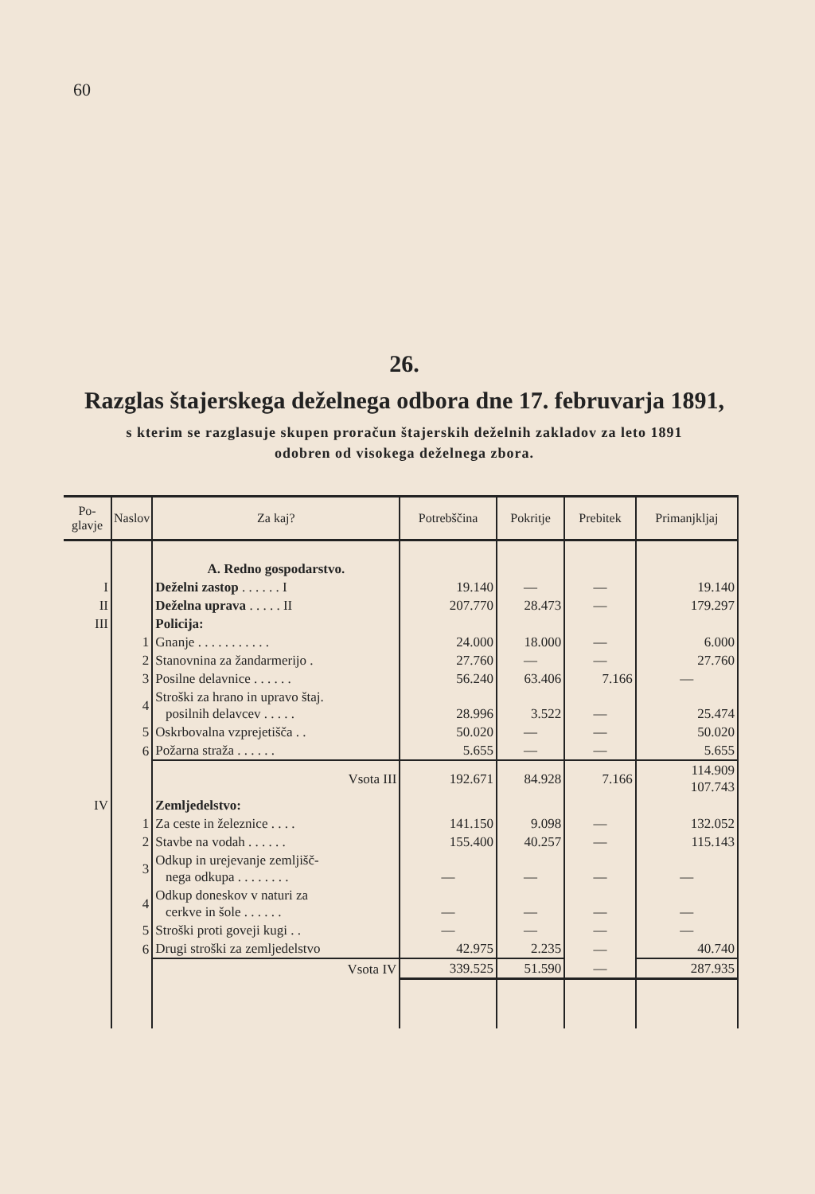60
26.
Razglas štajerskega deželnega odbora dne 17. februvarja 1891,
s kterim se razglasuje skupen proračun štajerskih deželnih zakladov za leto 1891
odobren od visokega deželnega zbora.
| Po- glavje | Naslov | Za kaj? | Potrebščina | Pokritje | Prebitek | Primanjkljaj |
| --- | --- | --- | --- | --- | --- | --- |
| | | A. Redno gospodarstvo. | | | | |
| I | | Deželni zastop . . . . . . I | 19.140 | — | — | 19.140 |
| II | | Deželna uprava . . . . . II | 207.770 | 28.473 | — | 179.297 |
| III | | Policija: | | | | |
| | 1 | Gnanje . . . . . . . . . . . | 24.000 | 18.000 | — | 6.000 |
| | 2 | Stanovnina za žandarmerijo . | 27.760 | — | — | 27.760 |
| | 3 | Posilne delavnice . . . . . . | 56.240 | 63.406 | 7.166 | — |
| | 4 | Stroški za hrano in upravo štaj. posilnih delavcev . . . . . | 28.996 | 3.522 | — | 25.474 |
| | 5 | Oskrbovalna vzprejetišča . . | 50.020 | — | — | 50.020 |
| | 6 | Požarna straža . . . . . . | 5.655 | — | — | 5.655 |
| | | Vsota III | 192.671 | 84.928 | 7.166 | 114.909 107.743 |
| IV | | Zemljedelstvo: | | | | |
| | 1 | Za ceste in železnice . . . . | 141.150 | 9.098 | — | 132.052 |
| | 2 | Stavbe na vodah . . . . . . | 155.400 | 40.257 | — | 115.143 |
| | 3 | Odkup in urejevanje zemljišč- nega odkupa . . . . . . . . | — | — | — | — |
| | 4 | Odkup doneskov v naturi za cerkve in šole . . . . . . | — | — | — | — |
| | 5 | Stroški proti goveji kugi . . | — | — | — | — |
| | 6 | Drugi stroški za zemljedelstvo | 42.975 | 2.235 | — | 40.740 |
| | | Vsota IV | 339.525 | 51.590 | — | 287.935 |